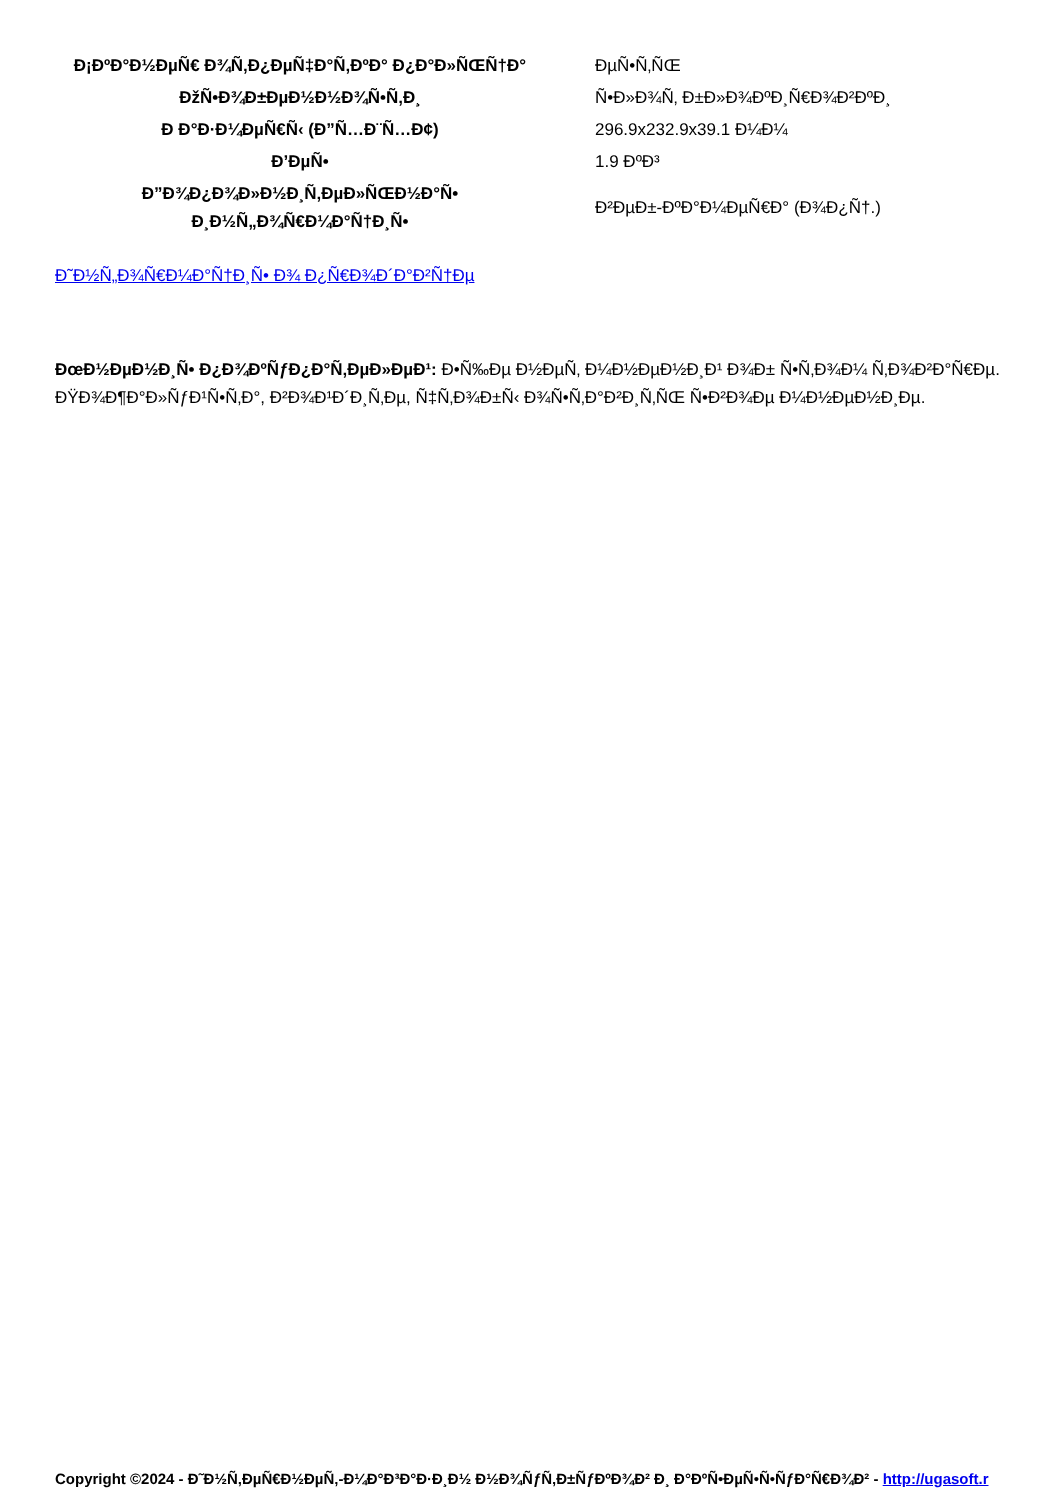| Ð¡ÐºÐ°Ð½ÐµÑ€ Ð¾Ñ‚Ð¿ÐµÑ‡Ð°Ñ‚ÐºÐ° Ð¿Ð°Ð»ÑŒÑ†Ð° | ÐµÑ•Ñ‚ÑŒ |
| ÐžÑ•Ð¾Ð±ÐµÐ½Ð½Ð¾Ñ•Ñ‚Ð¸ | Ñ•Ð»Ð¾Ñ‚ Ð±Ð»Ð¾ÐºÐ¸Ñ€Ð¾Ð²ÐºÐ¸ |
| Ð Ð°Ð·Ð¼ÐµÑ€Ñ‹ (Ð”Ñ…Ð¨Ñ…Ð¢) | 296.9x232.9x39.1 Ð¼Ð¼ |
| Ð’ÐµÑ• | 1.9 ÐºÐ³ |
| Ð”Ð¾Ð¿Ð¾Ð»Ð½Ð¸Ñ‚ÐµÐ»ÑŒÐ½Ð°Ñ• Ð¸Ð½Ñ„Ð¾Ñ€Ð¼Ð°Ñ†Ð¸Ñ• | Ð²ÐµÐ±-ÐºÐ°Ð¼ÐµÑ€Ð° (Ð¾Ð¿Ñ†.) |
Ð˜Ð½Ñ„Ð¾Ñ€Ð¼Ð°Ñ†Ð¸Ñ• Ð¾ Ð¿Ñ€Ð¾Ð´Ð°Ð²Ñ†Ðµ
ÐœÐ½ÐµÐ½Ð¸Ñ• Ð¿Ð¾ÐºÑƒÐ¿Ð°Ñ‚ÐµÐ»ÐµÐ¹: Ð•Ñ‰Ðµ Ð½ÐµÑ‚ Ð¼Ð½ÐµÐ½Ð¸Ð¹ Ð¾Ð± Ñ•Ñ‚Ð¾Ð¼ Ñ‚Ð¾Ð²Ð°Ñ€Ðµ.
ÐŸÐ¾Ð¶Ð°Ð»ÑƒÐ¹Ñ•Ñ‚Ð°, Ð²Ð¾Ð¹Ð´Ð¸Ñ‚Ðµ, Ñ‡Ñ‚Ð¾Ð±Ñ‹ Ð¾Ñ•Ñ‚Ð°Ð²Ð¸Ñ‚ÑŒ Ñ•Ð²Ð¾Ðµ Ð¼Ð½ÐµÐ½Ð¸Ðµ.
Copyright ©2024 - Ð˜Ð½Ñ‚ÐµÑ€Ð½ÐµÑ‚-Ð¼Ð°Ð³Ð°Ð·Ð¸Ð½ Ð½Ð¾ÑƒÑ‚Ð±ÑƒÐºÐ¾Ð² Ð¸ Ð°ÐºÑ•ÐµÑ•Ñ•ÑƒÐ°Ñ€Ð¾Ð² - http://ugasoft.r